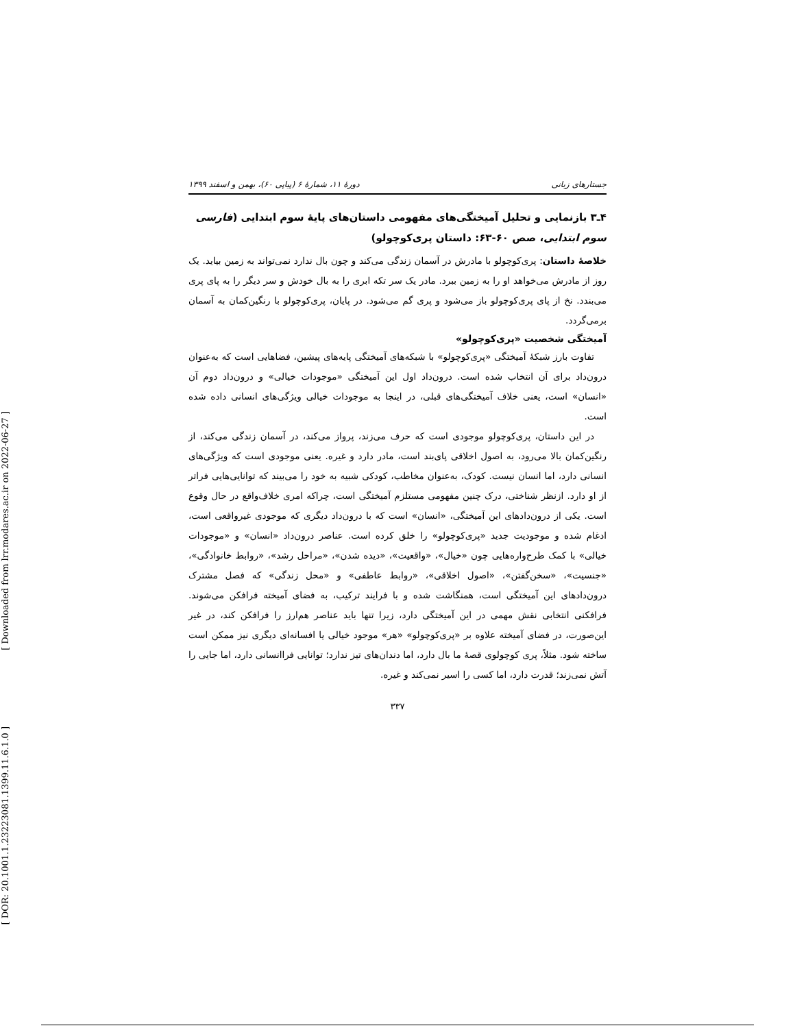[ Downloaded from lrr.modares.ac.ir on 2022-06-27 ]
[ DOR: 20.1001.1.23223081.1399.11.6.1.0 ]
جستارهای زبانی دورهٔ ۱۱، شمارهٔ ۶ (پیاپی ۶۰)، بهمن و اسفند ۱۳۹۹
۴ـ۳ بازنمایی و تحلیل آمیختگی‌های مفهومی داستان‌های پایهٔ سوم ابتدایی (فارسی سوم ابتدایی، صص ۶۰-۶۳: داستان پری‌کوچولو)
خلاصهٔ داستان: پری‌کوچولو با مادرش در آسمان زندگی می‌کند و چون بال ندارد نمی‌تواند به زمین بیاید. یک روز از مادرش می‌خواهد او را به زمین ببرد. مادر یک سر تکه ابری را به بال خودش و سر دیگر را به پای پری می‌بندد. نخ از پای پری‌کوچولو باز می‌شود و پری گم می‌شود. در پایان، پری‌کوچولو با رنگین‌کمان به آسمان برمی‌گردد.
آمیختگی شخصیت «پری‌کوچولو»
تفاوت بارز شبکهٔ آمیختگی «پری‌کوچولو» با شبکه‌های آمیختگی پایه‌های پیشین، فضاهایی است که به‌عنوان درون‌داد برای آن انتخاب شده است. درون‌داد اول این آمیختگی «موجودات خیالی» و درون‌داد دوم آن «انسان» است، یعنی خلاف آمیختگی‌های قبلی، در اینجا به موجودات خیالی ویژگی‌های انسانی داده شده است.
در این داستان، پری‌کوچولو موجودی است که حرف می‌زند، پرواز می‌کند، در آسمان زندگی می‌کند، از رنگین‌کمان بالا می‌رود، به اصول اخلاقی پای‌بند است، مادر دارد و غیره. یعنی موجودی است که ویژگی‌های انسانی دارد، اما انسان نیست. کودک، به‌عنوان مخاطب، کودکی شبیه به خود را می‌بیند که توانایی‌هایی فراتر از او دارد. ازنظر شناختی، درک چنین مفهومی مستلزم آمیختگی است، چراکه امری خلاف‌واقع در حال وقوع است. یکی از درون‌دادهای این آمیختگی، «انسان» است که با درون‌داد دیگری که موجودی غیرواقعی است، ادغام شده و موجودیت جدید «پری‌کوچولو» را خلق کرده است. عناصر درون‌داد «انسان» و «موجودات خیالی» با کمک طرح‌واره‌هایی چون «خیال»، «واقعیت»، «دیده شدن»، «مراحل رشد»، «روابط خانوادگی»، «جنسیت»، «سخن‌گفتن»، «اصول اخلاقی»، «روابط عاطفی» و «محل زندگی» که فصل مشترک درون‌دادهای این آمیختگی است، همنگاشت شده و با فرایند ترکیب، به فضای آمیخته فرافکن می‌شوند. فرافکنی انتخابی نقش مهمی در این آمیختگی دارد، زیرا تنها باید عناصر هم‌ارز را فرافکن کند، در غیر این‌صورت، در فضای آمیخته علاوه بر «پری‌کوچولو» «هر» موجود خیالی یا افسانه‌ای دیگری نیز ممکن است ساخته شود. مثلاً، پری کوچولوی قصهٔ ما بال دارد، اما دندان‌های تیز ندارد؛ توانایی فراانسانی دارد، اما جایی را آتش نمی‌زند؛ قدرت دارد، اما کسی را اسیر نمی‌کند و غیره.
۳۳۷